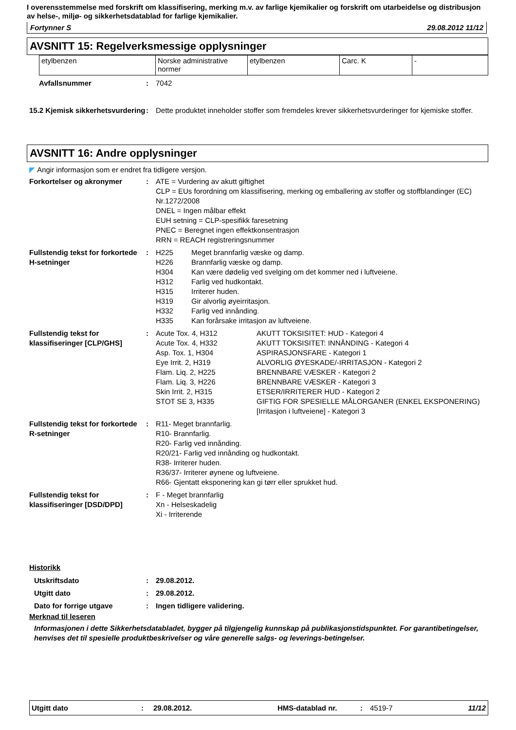I overensstemmelse med forskrift om klassifisering, merking m.v. av farlige kjemikalier og forskrift om utarbeidelse og distribusjon av helse-, miljø- og sikkerhetsdatablad for farlige kjemikalier.
Fortynner S 29.08.2012 11/12
AVSNITT 15: Regelverksmessige opplysninger
| etylbenzen | Norske administrative normer | etylbenzen | Carc. K | - |
Avfallsnummer : 7042
15.2 Kjemisk sikkerhetsvurdering
: Dette produktet inneholder stoffer som fremdeles krever sikkerhetsvurderinger for kjemiske stoffer.
AVSNITT 16: Andre opplysninger
◤ Angir informasjon som er endret fra tidligere versjon.
Forkortelser og akronymer : ATE = Vurdering av akutt giftighet
CLP = EUs forordning om klassifisering, merking og emballering av stoffer og stoffblandinger (EC) Nr.1272/2008
DNEL = Ingen målbar effekt
EUH setning = CLP-spesifikk faresetning
PNEC = Beregnet ingen effektkonsentrasjon
RRN = REACH registreringsnummer
Fullstendig tekst for forkortede H-setninger
: H225 Meget brannfarlig væske og damp. H226 Brannfarlig væske og damp. H304 Kan være dødelig ved svelging om det kommer ned i luftveiene. H312 Farlig ved hudkontakt. H315 Irriterer huden. H319 Gir alvorlig øyeirritasjon. H332 Farlig ved innånding. H335 Kan forårsake irritasjon av luftveiene.
Fullstendig tekst for klassifiseringer [CLP/GHS]
: Acute Tox. 4, H312 AKUTT TOKSISITET: HUD - Kategori 4 Acute Tox. 4, H332 AKUTT TOKSISITET: INNÅNDING - Kategori 4 Asp. Tox. 1, H304 ASPIRASJONSFARE - Kategori 1 Eye Irrit. 2, H319 ALVORLIG ØYESKADE/-IRRITASJON - Kategori 2 Flam. Liq. 2, H225 BRENNBARE VÆSKER - Kategori 2 Flam. Liq. 3, H226 BRENNBARE VÆSKER - Kategori 3 Skin Irrit. 2, H315 ETSER/IRRITERER HUD - Kategori 2 STOT SE 3, H335 GIFTIG FOR SPESIELLE MÅLORGANER (ENKEL EKSPONERING) [Irritasjon i luftveiene] - Kategori 3
Fullstendig tekst for forkortede R-setninger
: R11- Meget brannfarlig.
R10- Brannfarlig.
R20- Farlig ved innånding.
R20/21- Farlig ved innånding og hudkontakt.
R38- Irriterer huden.
R36/37- Irriterer øynene og luftveiene.
R66- Gjentatt eksponering kan gi tørr eller sprukket hud.
Fullstendig tekst for klassifiseringer [DSD/DPD]
: F - Meget brannfarlig
Xn - Helseskadelig
Xi - Irriterende
Historikk
Utskriftsdato : 29.08.2012.
Utgitt dato : 29.08.2012.
Dato for forrige utgave : Ingen tidligere validering.
Merknad til leseren
Informasjonen i dette Sikkerhetsdatabladet, bygger på tilgjengelig kunnskap på publikasjonstidspunktet. For garantibetingelser, henvises det til spesielle produktbeskrivelser og våre generelle salgs- og leverings-betingelser.
Utgitt dato: 29.08.2012. HMS-datablad nr.: 4519-7 11/12